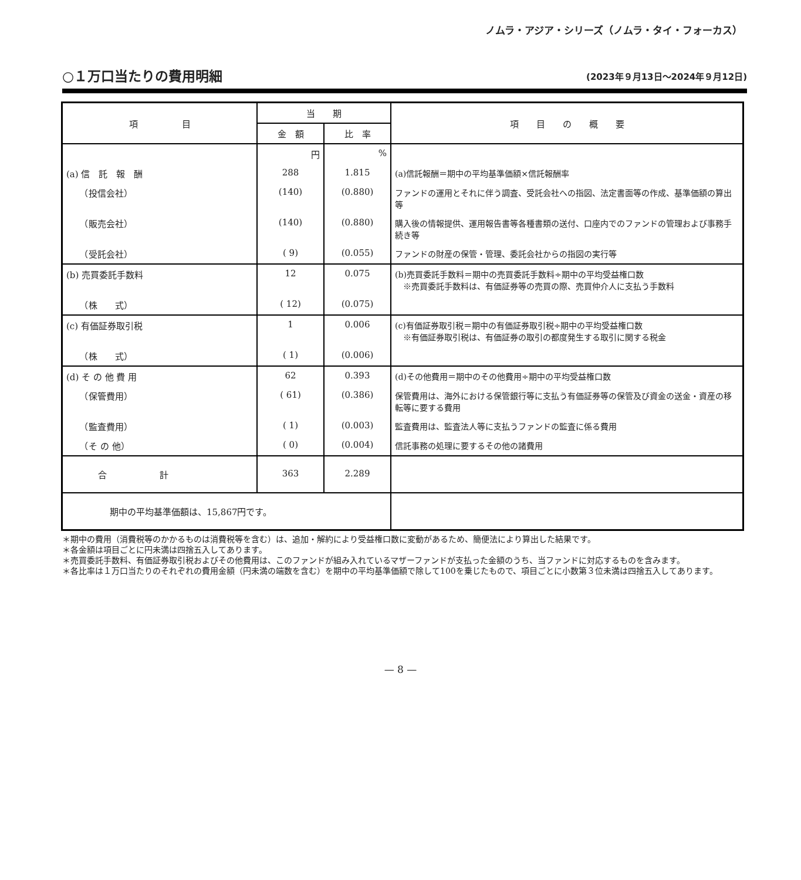ノムラ・アジア・シリーズ（ノムラ・タイ・フォーカス）
○１万口当たりの費用明細
(2023年９月13日～2024年９月12日)
| 項 目 | 当 期 | | 項 目 の 概 要 |
| --- | --- | --- | --- |
| | 金 額 | 比 率 | |
| | 円 | % | |
| (a) 信 託 報 酬 | 288 | 1.815 | (a)信託報酬＝期中の平均基準価額×信託報酬率 |
| （投信会社） | (140) | (0.880) | ファンドの運用とそれに伴う調査、受託会社への指図、法定書面等の作成、基準価額の算出等 |
| （販売会社） | (140) | (0.880) | 購入後の情報提供、運用報告書等各種書類の送付、口座内でのファンドの管理および事務手続き等 |
| （受託会社） | ( 9) | (0.055) | ファンドの財産の保管・管理、委託会社からの指図の実行等 |
| (b) 売買委託手数料 | 12 | 0.075 | (b)売買委託手数料＝期中の売買委託手数料÷期中の平均受益権口数 ※売買委託手数料は、有価証券等の売買の際、売買仲介人に支払う手数料 |
| （株 式） | ( 12) | (0.075) | |
| (c) 有価証券取引税 | 1 | 0.006 | (c)有価証券取引税＝期中の有価証券取引税÷期中の平均受益権口数 ※有価証券取引税は、有価証券の取引の都度発生する取引に関する税金 |
| （株 式） | ( 1) | (0.006) | |
| (d) そ の 他 費 用 | 62 | 0.393 | (d)その他費用＝期中のその他費用÷期中の平均受益権口数 |
| （保管費用） | ( 61) | (0.386) | 保管費用は、海外における保管銀行等に支払う有価証券等の保管及び資金の送金・資産の移転等に要する費用 |
| （監査費用） | ( 1) | (0.003) | 監査費用は、監査法人等に支払うファンドの監査に係る費用 |
| （そ の 他） | ( 0) | (0.004) | 信託事務の処理に要するその他の諸費用 |
| 合 計 | 363 | 2.289 | |
| 期中の平均基準価額は、15,867円です。 | | | |
＊期中の費用（消費税等のかかるものは消費税等を含む）は、追加・解約により受益権口数に変動があるため、簡便法により算出した結果です。
＊各金額は項目ごとに円未満は四捨五入してあります。
＊売買委託手数料、有価証券取引税およびその他費用は、このファンドが組み入れているマザーファンドが支払った金額のうち、当ファンドに対応するものを含みます。
＊各比率は１万口当たりのそれぞれの費用金額（円未満の端数を含む）を期中の平均基準価額で除して100を乗じたもので、項目ごとに小数第３位未満は四捨五入してあります。
— 8 —